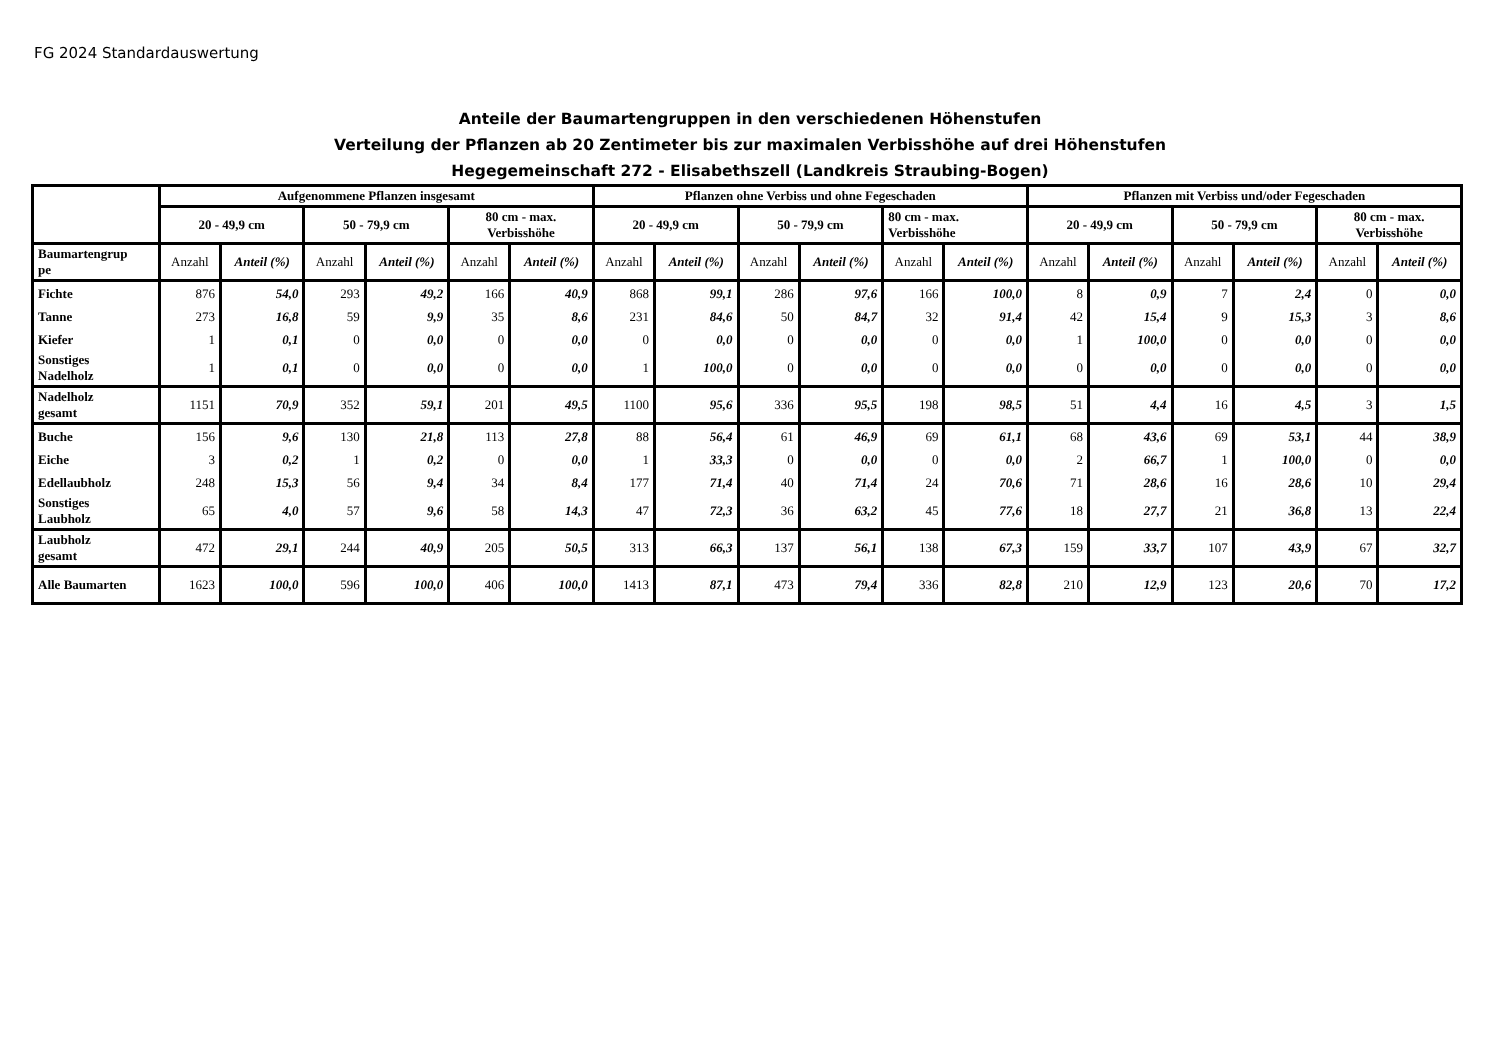FG 2024 Standardauswertung
Anteile der Baumartengruppen in den verschiedenen Höhenstufen
Verteilung der Pflanzen ab 20 Zentimeter bis zur maximalen Verbisshöhe auf drei Höhenstufen
Hegegemeinschaft 272 - Elisabethszell (Landkreis Straubing-Bogen)
| | Aufgenommene Pflanzen insgesamt | | | | | | Pflanzen ohne Verbiss und ohne Fegeschaden | | | | | | Pflanzen mit Verbiss und/oder Fegeschaden | | | | | |
| --- | --- | --- | --- | --- | --- | --- | --- | --- | --- | --- | --- | --- | --- | --- | --- | --- | --- | --- |
| | 20 - 49,9 cm | | 50 - 79,9 cm | | 80 cm - max. Verbisshöhe | | 20 - 49,9 cm | | 50 - 79,9 cm | | 80 cm - max. Verbisshöhe | | 20 - 49,9 cm | | 50 - 79,9 cm | | 80 cm - max. Verbisshöhe | |
| Baumartengrup pe | Anzahl | Anteil (%) | Anzahl | Anteil (%) | Anzahl | Anteil (%) | Anzahl | Anteil (%) | Anzahl | Anteil (%) | Anzahl | Anteil (%) | Anzahl | Anteil (%) | Anzahl | Anteil (%) | Anzahl | Anteil (%) |
| Fichte | 876 | 54,0 | 293 | 49,2 | 166 | 40,9 | 868 | 99,1 | 286 | 97,6 | 166 | 100,0 | 8 | 0,9 | 7 | 2,4 | 0 | 0,0 |
| Tanne | 273 | 16,8 | 59 | 9,9 | 35 | 8,6 | 231 | 84,6 | 50 | 84,7 | 32 | 91,4 | 42 | 15,4 | 9 | 15,3 | 3 | 8,6 |
| Kiefer | 1 | 0,1 | 0 | 0,0 | 0 | 0,0 | 0 | 0,0 | 0 | 0,0 | 0 | 0,0 | 1 | 100,0 | 0 | 0,0 | 0 | 0,0 |
| Sonstiges Nadelholz | 1 | 0,1 | 0 | 0,0 | 0 | 0,0 | 1 | 100,0 | 0 | 0,0 | 0 | 0,0 | 0 | 0,0 | 0 | 0,0 | 0 | 0,0 |
| Nadelholz gesamt | 1151 | 70,9 | 352 | 59,1 | 201 | 49,5 | 1100 | 95,6 | 336 | 95,5 | 198 | 98,5 | 51 | 4,4 | 16 | 4,5 | 3 | 1,5 |
| Buche | 156 | 9,6 | 130 | 21,8 | 113 | 27,8 | 88 | 56,4 | 61 | 46,9 | 69 | 61,1 | 68 | 43,6 | 69 | 53,1 | 44 | 38,9 |
| Eiche | 3 | 0,2 | 1 | 0,2 | 0 | 0,0 | 1 | 33,3 | 0 | 0,0 | 0 | 0,0 | 2 | 66,7 | 1 | 100,0 | 0 | 0,0 |
| Edellaubholz | 248 | 15,3 | 56 | 9,4 | 34 | 8,4 | 177 | 71,4 | 40 | 71,4 | 24 | 70,6 | 71 | 28,6 | 16 | 28,6 | 10 | 29,4 |
| Sonstiges Laubholz | 65 | 4,0 | 57 | 9,6 | 58 | 14,3 | 47 | 72,3 | 36 | 63,2 | 45 | 77,6 | 18 | 27,7 | 21 | 36,8 | 13 | 22,4 |
| Laubholz gesamt | 472 | 29,1 | 244 | 40,9 | 205 | 50,5 | 313 | 66,3 | 137 | 56,1 | 138 | 67,3 | 159 | 33,7 | 107 | 43,9 | 67 | 32,7 |
| Alle Baumarten | 1623 | 100,0 | 596 | 100,0 | 406 | 100,0 | 1413 | 87,1 | 473 | 79,4 | 336 | 82,8 | 210 | 12,9 | 123 | 20,6 | 70 | 17,2 |